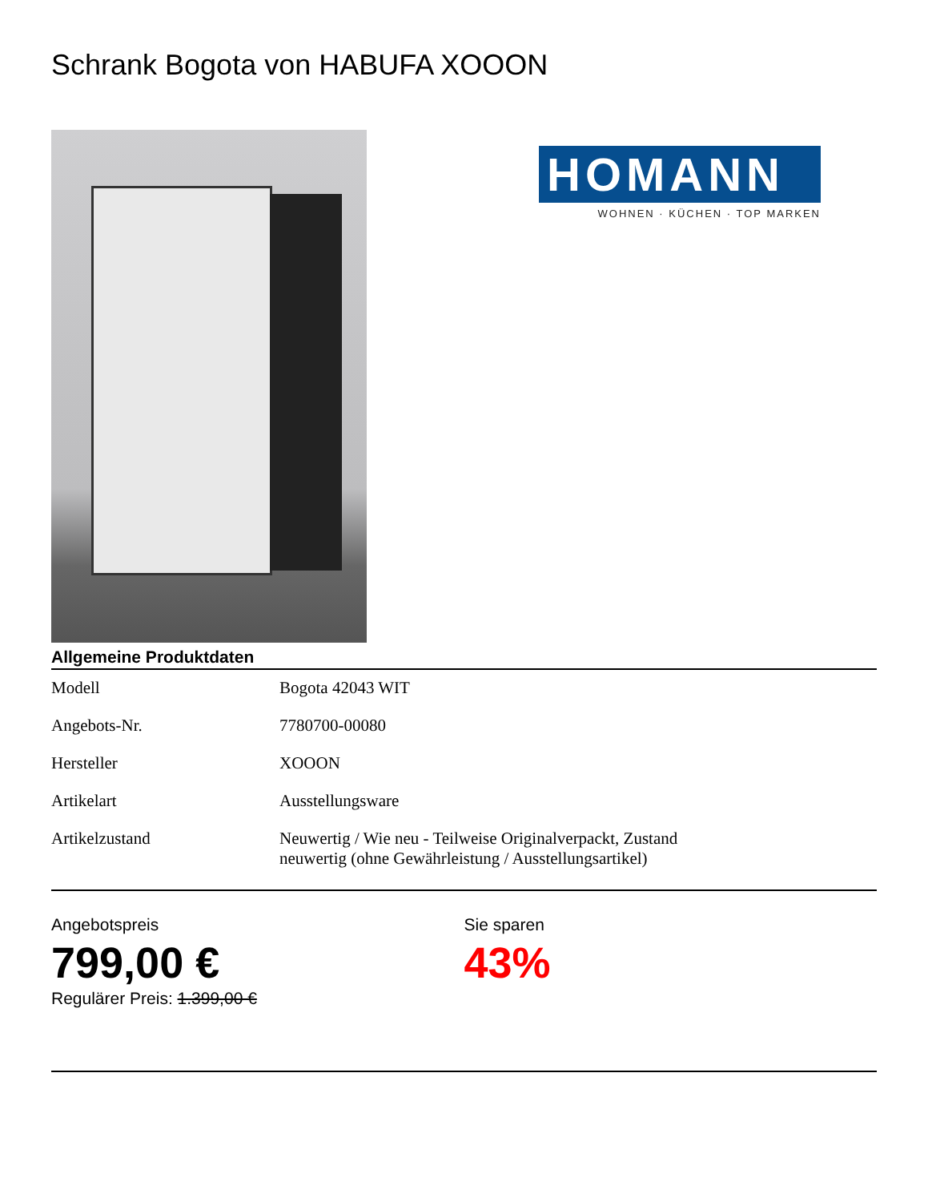Schrank Bogota von HABUFA XOOON
HOMANN
WOHNEN · KÜCHEN · TOP MARKEN
Allgemeine Produktdaten
| Modell | Bogota 42043 WIT |
| Angebots-Nr. | 7780700-00080 |
| Hersteller | XOOON |
| Artikelart | Ausstellungsware |
| Artikelzustand | Neuwertig / Wie neu - Teilweise Originalverpackt, Zustand neuwertig (ohne Gewährleistung / Ausstellungsartikel) |
Angebotspreis
799,00 €
Regulärer Preis: 1.399,00 €
Sie sparen
43%